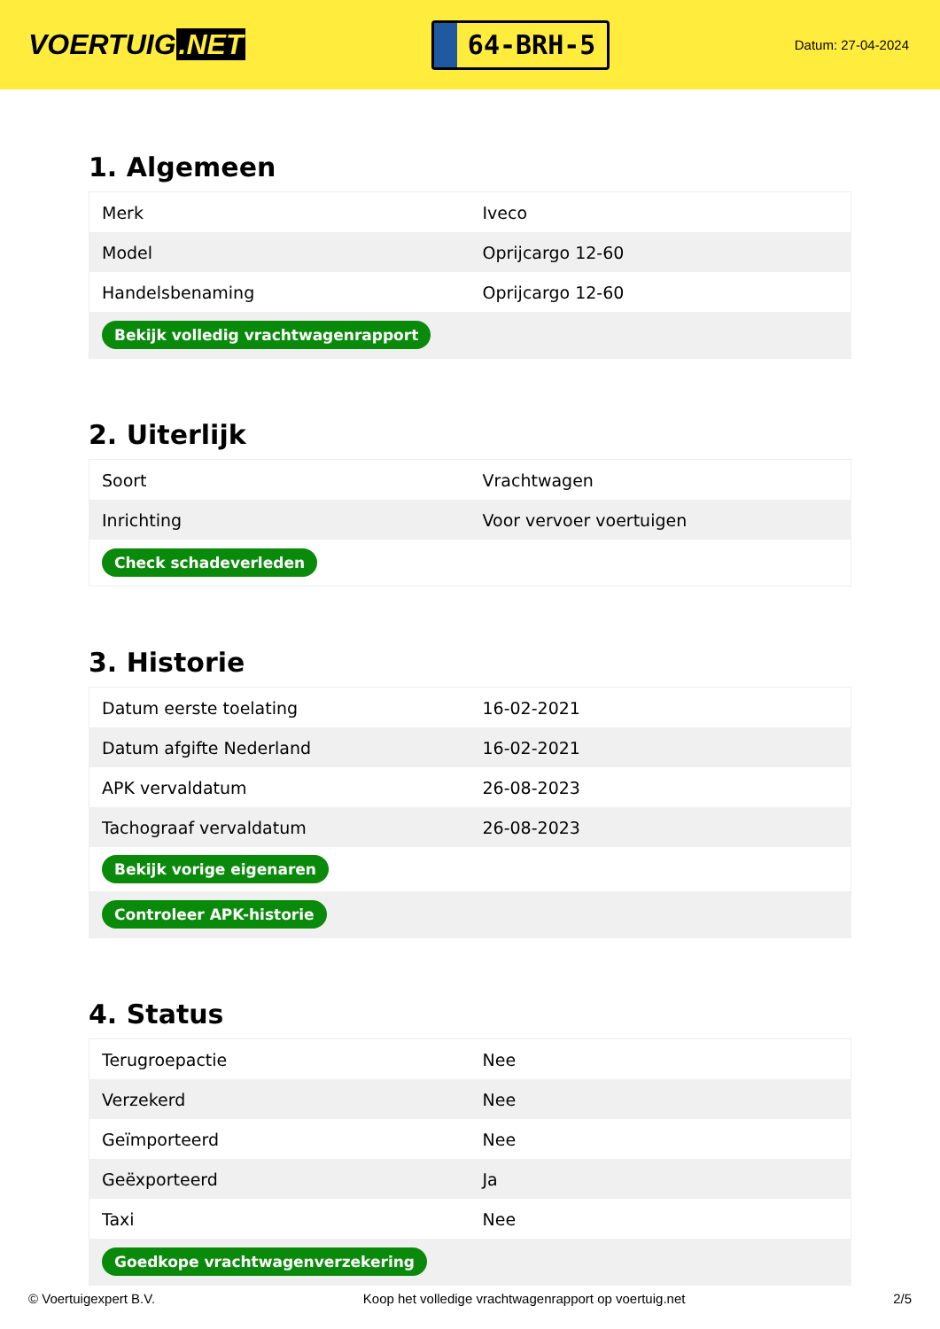VOERTUIG.NET
64-BRH-5
Datum: 27-04-2024
1. Algemeen
| Merk | Iveco |
| Model | Oprijcargo 12-60 |
| Handelsbenaming | Oprijcargo 12-60 |
| Bekijk volledig vrachtwagenrapport | |
2. Uiterlijk
| Soort | Vrachtwagen |
| Inrichting | Voor vervoer voertuigen |
| Check schadeverleden | |
3. Historie
| Datum eerste toelating | 16-02-2021 |
| Datum afgifte Nederland | 16-02-2021 |
| APK vervaldatum | 26-08-2023 |
| Tachograaf vervaldatum | 26-08-2023 |
| Bekijk vorige eigenaren | |
| Controleer APK-historie | |
4. Status
| Terugroepactie | Nee |
| Verzekerd | Nee |
| Geïmporteerd | Nee |
| Geëxporteerd | Ja |
| Taxi | Nee |
| Goedkope vrachtwagenverzekering | |
© Voertuigexpert B.V. Koop het volledige vrachtwagenrapport op voertuig.net 2/5